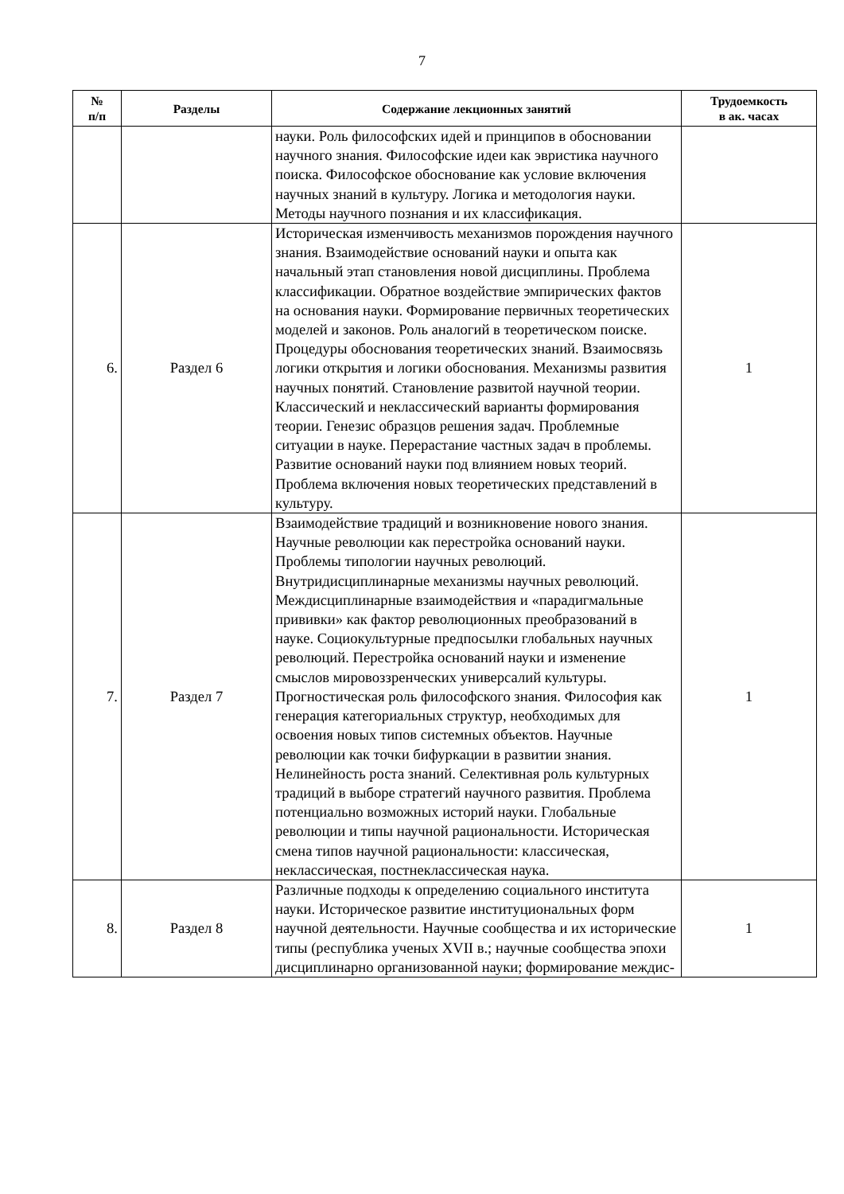7
| № п/п | Разделы | Содержание лекционных занятий | Трудоемкость в ак. часах |
| --- | --- | --- | --- |
| | | науки. Роль философских идей и принципов в обосновании научного знания. Философские идеи как эвристика научного поиска. Философское обоснование как условие включения научных знаний в культуру. Логика и методология науки. Методы научного познания и их классификация. | |
| 6. | Раздел 6 | Историческая изменчивость механизмов порождения научного знания. Взаимодействие оснований науки и опыта как начальный этап становления новой дисциплины. Проблема классификации. Обратное воздействие эмпирических фактов на основания науки. Формирование первичных теоретических моделей и законов. Роль аналогий в теоретическом поиске. Процедуры обоснования теоретических знаний. Взаимосвязь логики открытия и логики обоснования. Механизмы развития научных понятий. Становление развитой научной теории. Классический и неклассический варианты формирования теории. Генезис образцов решения задач. Проблемные ситуации в науке. Перерастание частных задач в проблемы. Развитие оснований науки под влиянием новых теорий. Проблема включения новых теоретических представлений в культуру. | 1 |
| 7. | Раздел 7 | Взаимодействие традиций и возникновение нового знания. Научные революции как перестройка оснований науки. Проблемы типологии научных революций. Внутридисциплинарные механизмы научных революций. Междисциплинарные взаимодействия и «парадигмальные прививки» как фактор революционных преобразований в науке. Социокультурные предпосылки глобальных научных революций. Перестройка оснований науки и изменение смыслов мировоззренческих универсалий культуры. Прогностическая роль философского знания. Философия как генерация категориальных структур, необходимых для освоения новых типов системных объектов. Научные революции как точки бифуркации в развитии знания. Нелинейность роста знаний. Селективная роль культурных традиций в выборе стратегий научного развития. Проблема потенциально возможных историй науки. Глобальные революции и типы научной рациональности. Историческая смена типов научной рациональности: классическая, неклассическая, постнеклассическая наука. | 1 |
| 8. | Раздел 8 | Различные подходы к определению социального института науки. Историческое развитие институциональных форм научной деятельности. Научные сообщества и их исторические типы (республика ученых XVII в.; научные сообщества эпохи дисциплинарно организованной науки; формирование междис- | 1 |